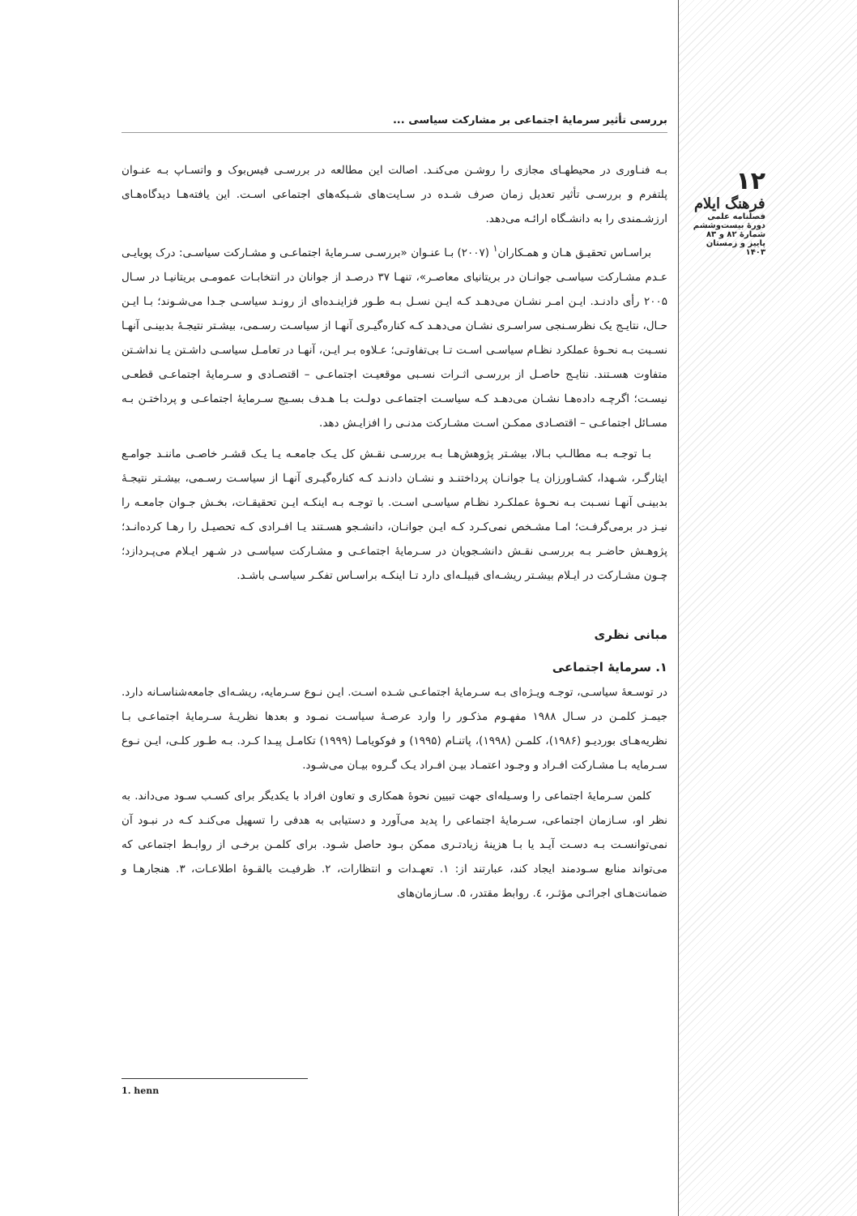۱۲
فرهنگ ایلام
فصلنامه علمی
دورهٔ بیست‌وششم
شمارهٔ ۸۲ و ۸۳
پاییز و زمستان ۱۴۰۳
بررسی تأثیر سرمایهٔ اجتماعی بر مشارکت سیاسی ...
بـه فنـاوری در محیطهـای مجازی را روشـن می‌کنـد. اصالت این مطالعه در بررسـی فیس‌بوک و واتسـاپ بـه عنـوان پلتفرم و بررسـی تأثیر تعدیل زمان صرف شـده در سـایت‌های شـبکه‌های اجتماعی اسـت. این یافته‌هـا دیدگاه‌هـای ارزشـمندی را به دانشـگاه ارائـه می‌دهد.
براسـاس تحقیـق هـان و همـکاران<sup>۱</sup> (۲۰۰۷) بـا عنـوان «بررسـی سـرمایهٔ اجتماعـی و مشـارکت سیاسـی: درک پویایـی عـدم مشـارکت سیاسـی جوانـان در بریتانیای معاصـر»، تنهـا ۳۷ درصـد از جوانان در انتخابـات عمومـی بریتانیـا در سـال ۲۰۰۵ رأی دادنـد. ایـن امـر نشـان می‌دهـد کـه ایـن نسـل بـه طـور فزاینـده‌ای از رونـد سیاسـی جـدا می‌شـوند؛ بـا ایـن حـال، نتایـج یک نظرسـنجی سراسـری نشـان می‌دهـد کـه کناره‌گیـری آنهـا از سیاسـت رسـمی، بیشـتر نتیجـهٔ بدبینـی آنهـا نسـبت بـه نحـوهٔ عملکرد نظـام سیاسـی اسـت تـا بی‌تفاوتـی؛ عـلاوه بـر ایـن، آنهـا در تعامـل سیاسـی داشـتن یـا نداشـتن متفاوت هسـتند. نتایـج حاصـل از بررسـی اثـرات نسـبی موقعیـت اجتماعـی – اقتصـادی و سـرمایهٔ اجتماعـی قطعـی نیسـت؛ اگرچـه داده‌هـا نشـان می‌دهـد کـه سیاسـت اجتماعـی دولـت بـا هـدف بسـیج سـرمایهٔ اجتماعـی و پرداختـن بـه مسـائل اجتماعـی – اقتصـادی ممکـن اسـت مشـارکت مدنـی را افزایـش دهد.
بـا توجـه بـه مطالـب بـالا، بیشـتر پژوهش‌هـا بـه بررسـی نقـش کل یـک جامعـه یـا یـک قشـر خاصـی ماننـد جوامـع ایثارگـر، شـهدا، کشـاورزان یـا جوانـان پرداختنـد و نشـان دادنـد کـه کناره‌گیـری آنهـا از سیاسـت رسـمی، بیشـتر نتیجـهٔ بدبینـی آنهـا نسـبت بـه نحـوهٔ عملکـرد نظـام سیاسـی اسـت. با توجـه بـه اینکـه ایـن تحقیقـات، بخـش جـوان جامعـه را نیـز در برمی‌گرفـت؛ امـا مشـخص نمی‌کـرد کـه ایـن جوانـان، دانشـجو هسـتند یـا افـرادی کـه تحصیـل را رهـا کرده‌انـد؛ پژوهـش حاضـر بـه بررسـی نقـش دانشـجویان در سـرمایهٔ اجتماعـی و مشـارکت سیاسـی در شـهر ایـلام می‌پـردازد؛ چـون مشـارکت در ایـلام بیشـتر ریشـه‌ای قبیلـه‌ای دارد تـا اینکـه براسـاس تفکـر سیاسـی باشـد.
مبانی نظری
۱. سرمایهٔ اجتماعی
در توسـعهٔ سیاسـی، توجـه ویـژه‌ای بـه سـرمایهٔ اجتماعـی شـده اسـت. ایـن نـوع سـرمایه، ریشـه‌ای جامعه‌شناسـانه دارد. جیمـز کلمـن در سـال ۱۹۸۸ مفهـوم مذکـور را وارد عرصـهٔ سیاسـت نمـود و بعدها نظریـهٔ سـرمایهٔ اجتماعـی بـا نظریه‌هـای بوردیـو (۱۹۸۶)، کلمـن (۱۹۹۸)، پاتنـام (۱۹۹۵) و فوکویامـا (۱۹۹۹) تکامـل پیـدا کـرد. بـه طـور کلـی، ایـن نـوع سـرمایه بـا مشـارکت افـراد و وجـود اعتمـاد بیـن افـراد یـک گـروه بیـان می‌شـود.
کلمن سـرمایهٔ اجتماعی را وسـیله‌ای جهت تبیین نحوهٔ همکاری و تعاون افراد با یکدیگر برای کسـب سـود می‌داند. به نظر او، سـازمان اجتماعی، سـرمایهٔ اجتماعی را پدید می‌آورد و دستیابی به هدفی را تسهیل می‌کنـد کـه در نبـود آن نمی‌توانسـت بـه دسـت آیـد یا بـا هزینهٔ زیادتـری ممکن بـود حاصل شـود. برای کلمـن برخـی از روابـط اجتماعی که می‌تواند منابع سـودمند ایجاد کند، عبارتند از: ۱. تعهـدات و انتظارات، ۲. ظرفیـت بالقـوهٔ اطلاعـات، ۳. هنجارهـا و ضمانت‌هـای اجرائـی مؤثـر، ٤. روابط مقتدر، ۵. سـازمان‌های
1. henn